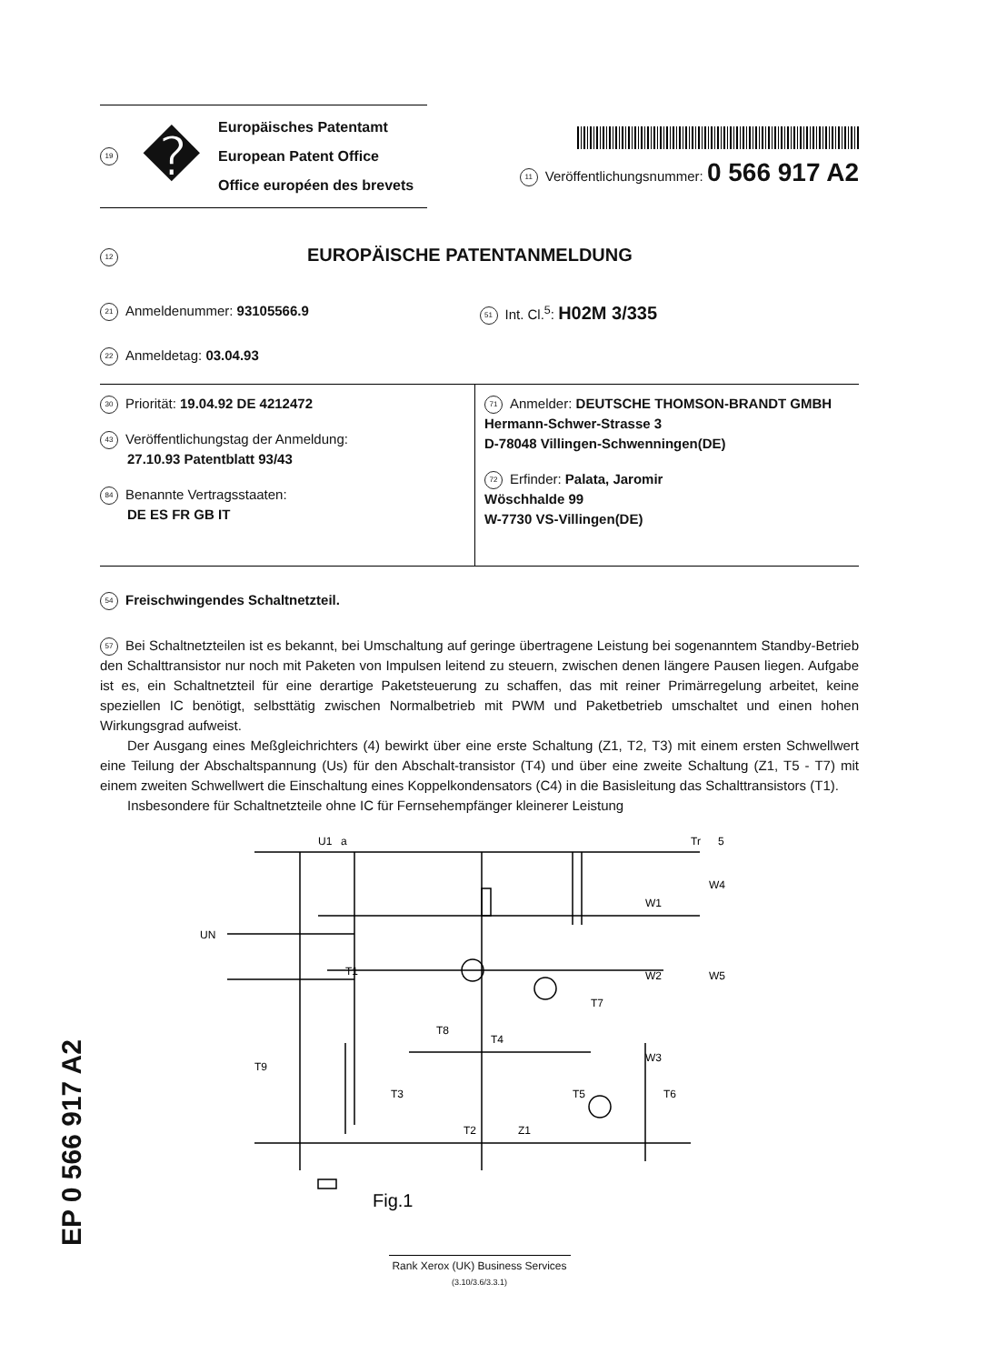EP 0 566 917 A2
19 �
Europäisches Patentamt
European Patent Office
Office européen des brevets
11 Veröffentlichungsnummer: 0 566 917 A2
12 EUROPÄISCHE PATENTANMELDUNG
21 Anmeldenummer: 93105566.9
51 Int. Cl.<sup>5</sup>: H02M 3/335
22 Anmeldetag: 03.04.93
30 Priorität: 19.04.92 DE 4212472
43 Veröffentlichungstag der Anmeldung:
27.10.93 Patentblatt 93/43
84 Benannte Vertragsstaaten:
DE ES FR GB IT
71 Anmelder: DEUTSCHE THOMSON-BRANDT GMBH
Hermann-Schwer-Strasse 3
D-78048 Villingen-Schwenningen(DE)
72 Erfinder: Palata, Jaromir
Wöschhalde 99
W-7730 VS-Villingen(DE)
54 Freischwingendes Schaltnetzteil.
57 Bei Schaltnetzteilen ist es bekannt, bei Umschaltung auf geringe übertragene Leistung bei sogenanntem Standby-Betrieb den Schalttransistor nur noch mit Paketen von Impulsen leitend zu steuern, zwischen denen längere Pausen liegen. Aufgabe ist es, ein Schaltnetzteil für eine derartige Paketsteuerung zu schaffen, das mit reiner Primärregelung arbeitet, keine speziellen IC benötigt, selbsttätig zwischen Normalbetrieb mit PWM und Paketbetrieb umschaltet und einen hohen Wirkungsgrad aufweist.
Der Ausgang eines Meßgleichrichters (4) bewirkt über eine erste Schaltung (Z1, T2, T3) mit einem ersten Schwellwert eine Teilung der Abschaltspannung (Us) für den Abschalt-transistor (T4) und über eine zweite Schaltung (Z1, T5 - T7) mit einem zweiten Schwellwert die Einschaltung eines Koppelkondensators (C4) in die Basisleitung das Schalttransistors (T1).
Insbesondere für Schaltnetzteile ohne IC für Fernsehempfänger kleinerer Leistung
U1
a
Tr
5
UN
T1
W1
W2
W3
W4
W5
T3
T2
Z1
T5
T6
T4
T7
T8
T9
Fig.1
Rank Xerox (UK) Business Services
(3.10/3.6/3.3.1)